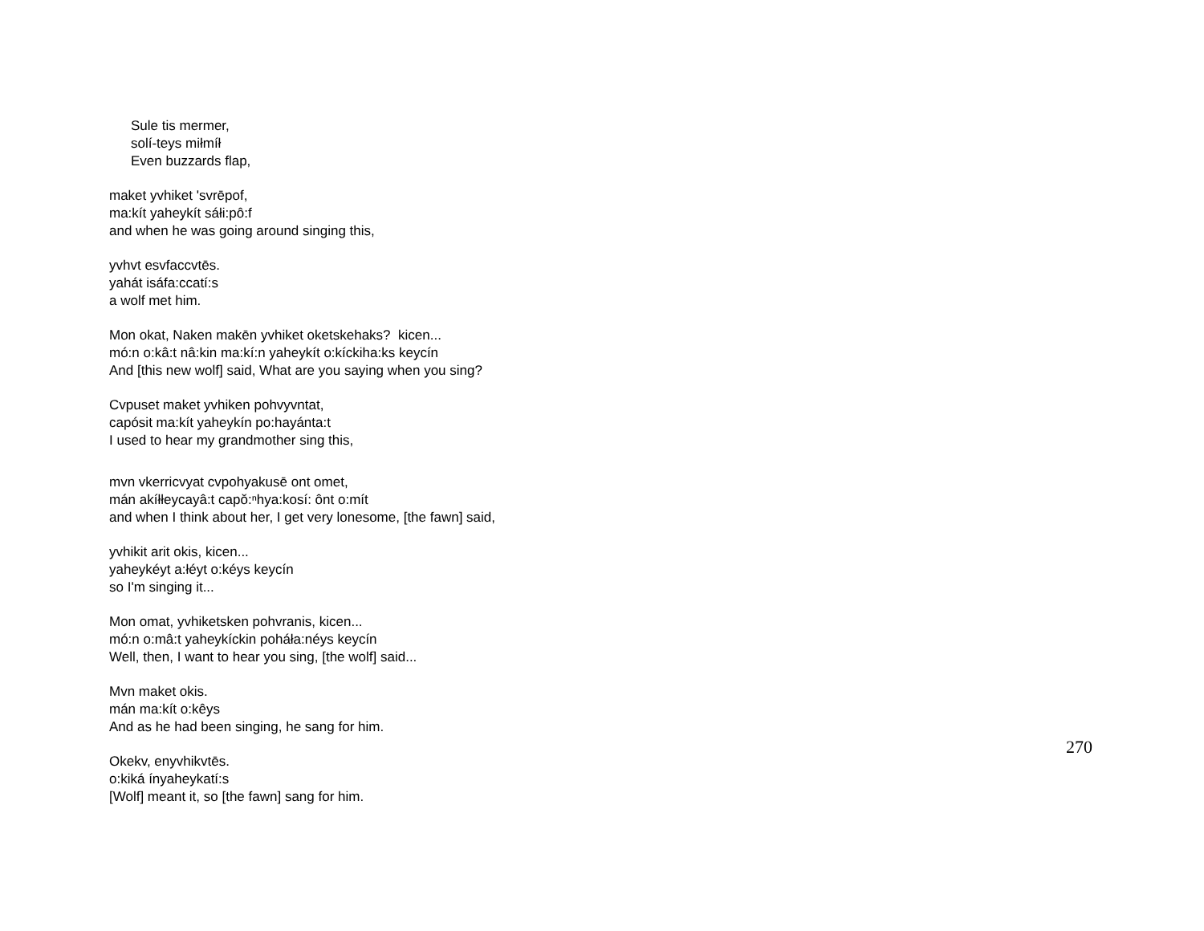Sule tis mermer,
solí-teys miłmíł
Even buzzards flap,
maket yvhiket 'svrēpof,
ma:kít yaheykít sáłi:pô:f
and when he was going around singing this,
yvhvt esvfaccvtēs.
yahát isáfa:ccatí:s
a wolf met him.
Mon okat, Naken makēn yvhiket oketskehaks? kicen...
mó:n o:kâ:t nâ:kin ma:kí:n yaheykít o:kíckiha:ks keycín
And [this new wolf] said, What are you saying when you sing?
Cvpuset maket yvhiken pohvyvntat,
capósit ma:kít yaheykín po:hayánta:t
I used to hear my grandmother sing this,
mvn vkerricvyat cvpohyakusē ont omet,
mán akíłłeycayâ:t capŏ:ⁿhya:kosí: ônt o:mít
and when I think about her, I get very lonesome, [the fawn] said,
yvhikit arit okis, kicen...
yaheykéyt a:łéyt o:kéys keycín
so I'm singing it...
Mon omat, yvhiketsken pohvranis, kicen...
mó:n o:mâ:t yaheykíckin poháła:néys keycín
Well, then, I want to hear you sing, [the wolf] said...
Mvn maket okis.
mán ma:kít o:kêys
And as he had been singing, he sang for him.
Okekv, enyvhikvtēs.
o:kiká ínyaheykatí:s
[Wolf] meant it, so [the fawn] sang for him.
270